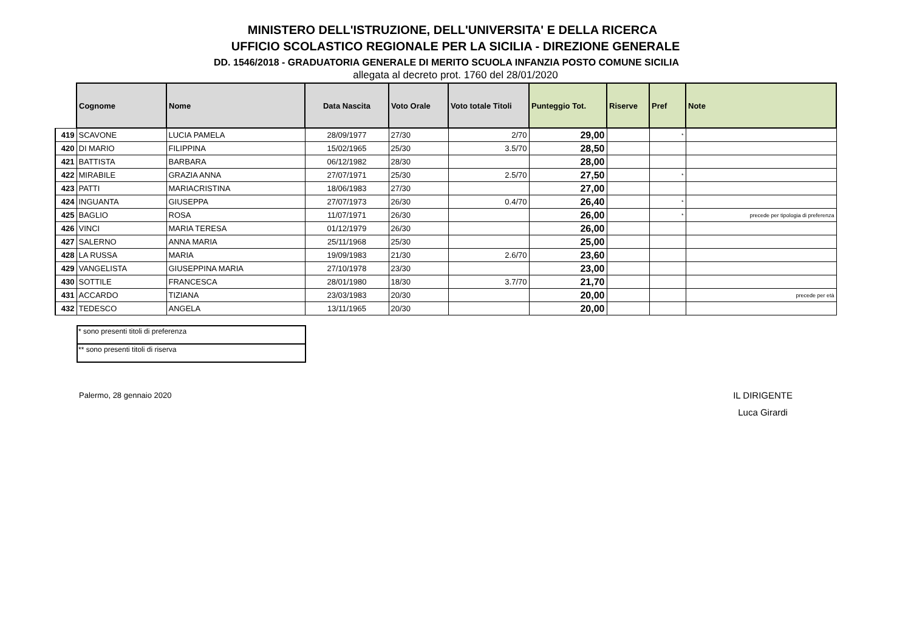MINISTERO DELL'ISTRUZIONE, DELL'UNIVERSITA' E DELLA RICERCA
UFFICIO SCOLASTICO REGIONALE PER LA SICILIA - DIREZIONE GENERALE
DD. 1546/2018 - GRADUATORIA GENERALE DI MERITO SCUOLA INFANZIA POSTO COMUNE SICILIA
allegata al decreto prot. 1760 del 28/01/2020
| | Cognome | Nome | Data Nascita | Voto Orale | Voto totale Titoli | Punteggio Tot. | Riserve | Pref | Note |
| --- | --- | --- | --- | --- | --- | --- | --- | --- | --- |
| 419 | SCAVONE | LUCIA PAMELA | 28/09/1977 | 27/30 | 2/70 | 29,00 | | * | |
| 420 | DI MARIO | FILIPPINA | 15/02/1965 | 25/30 | 3.5/70 | 28,50 | | | |
| 421 | BATTISTA | BARBARA | 06/12/1982 | 28/30 | | 28,00 | | | |
| 422 | MIRABILE | GRAZIA ANNA | 27/07/1971 | 25/30 | 2.5/70 | 27,50 | | * | |
| 423 | PATTI | MARIACRISTINA | 18/06/1983 | 27/30 | | 27,00 | | | |
| 424 | INGUANTA | GIUSEPPA | 27/07/1973 | 26/30 | 0.4/70 | 26,40 | | * | |
| 425 | BAGLIO | ROSA | 11/07/1971 | 26/30 | | 26,00 | | * | precede per tipologia di preferenza |
| 426 | VINCI | MARIA TERESA | 01/12/1979 | 26/30 | | 26,00 | | | |
| 427 | SALERNO | ANNA MARIA | 25/11/1968 | 25/30 | | 25,00 | | | |
| 428 | LA RUSSA | MARIA | 19/09/1983 | 21/30 | 2.6/70 | 23,60 | | | |
| 429 | VANGELISTA | GIUSEPPINA MARIA | 27/10/1978 | 23/30 | | 23,00 | | | |
| 430 | SOTTILE | FRANCESCA | 28/01/1980 | 18/30 | 3.7/70 | 21,70 | | | |
| 431 | ACCARDO | TIZIANA | 23/03/1983 | 20/30 | | 20,00 | | | precede per età |
| 432 | TEDESCO | ANGELA | 13/11/1965 | 20/30 | | 20,00 | | | |
| * sono presenti titoli di preferenza |
| ** sono presenti titoli di riserva |
Palermo, 28 gennaio 2020
IL DIRIGENTE
Luca Girardi